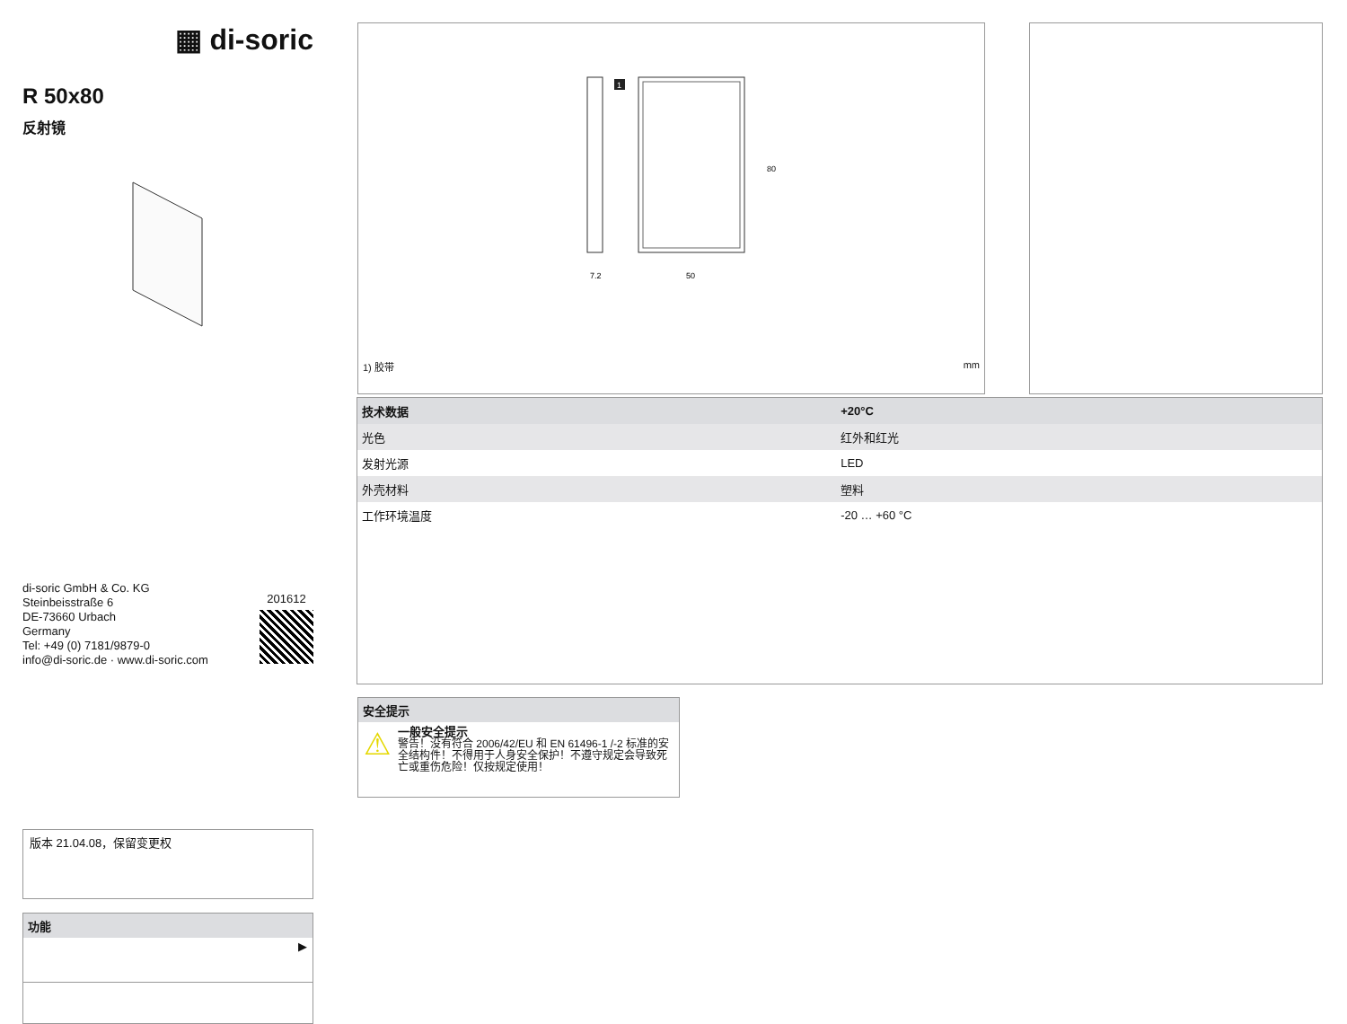▦ di-soric
R 50x80
反射镜
di-soric GmbH & Co. KG
Steinbeisstraße 6
DE-73660 Urbach
Germany
Tel: +49 (0) 7181/9879-0
info@di-soric.de · www.di-soric.com
201612
版本 21.04.08，保留变更权
功能
▶
1
7.2
50
80
1) 胶带 mm
| 技术数据 | +20°C |
| --- | --- |
| 光色 | 红外和红光 |
| 发射光源 | LED |
| 外壳材料 | 塑料 |
| 工作环境温度 | -20 … +60 °C |
安全提示
⚠
一般安全提示
警告！没有符合 2006/42/EU 和 EN 61496-1 /-2 标准的安全结构件！不得用于人身安全保护！不遵守规定会导致死亡或重伤危险！仅按规定使用！